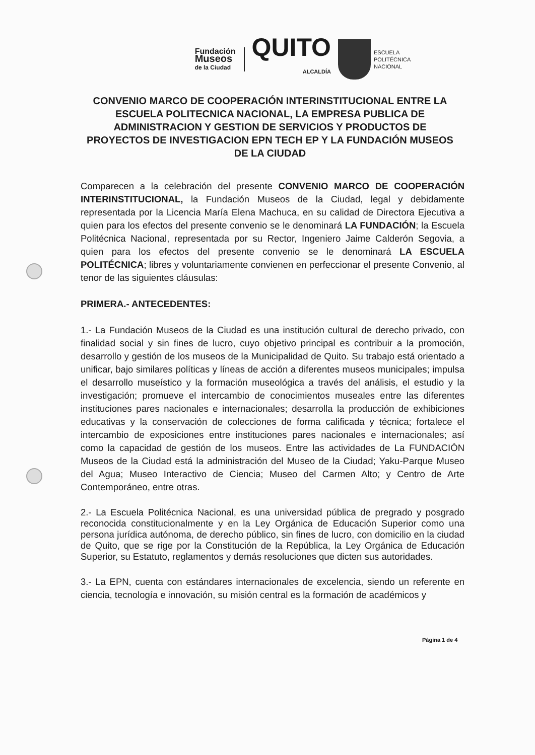Fundación
Museos
de la Ciudad
QUITO
ALCALDÍA
ESCUELA
POLITÉCNICA
NACIONAL
CONVENIO MARCO DE COOPERACIÓN INTERINSTITUCIONAL ENTRE LA ESCUELA POLITECNICA NACIONAL, LA EMPRESA PUBLICA DE ADMINISTRACION Y GESTION DE SERVICIOS Y PRODUCTOS DE PROYECTOS DE INVESTIGACION EPN TECH EP Y LA FUNDACIÓN MUSEOS DE LA CIUDAD
Comparecen a la celebración del presente CONVENIO MARCO DE COOPERACIÓN INTERINSTITUCIONAL, la Fundación Museos de la Ciudad, legal y debidamente representada por la Licencia María Elena Machuca, en su calidad de Directora Ejecutiva a quien para los efectos del presente convenio se le denominará LA FUNDACIÓN; la Escuela Politécnica Nacional, representada por su Rector, Ingeniero Jaime Calderón Segovia, a quien para los efectos del presente convenio se le denominará LA ESCUELA POLITÉCNICA; libres y voluntariamente convienen en perfeccionar el presente Convenio, al tenor de las siguientes cláusulas:
PRIMERA.- ANTECEDENTES:
1.- La Fundación Museos de la Ciudad es una institución cultural de derecho privado, con finalidad social y sin fines de lucro, cuyo objetivo principal es contribuir a la promoción, desarrollo y gestión de los museos de la Municipalidad de Quito. Su trabajo está orientado a unificar, bajo similares políticas y líneas de acción a diferentes museos municipales; impulsa el desarrollo museístico y la formación museológica a través del análisis, el estudio y la investigación; promueve el intercambio de conocimientos museales entre las diferentes instituciones pares nacionales e internacionales; desarrolla la producción de exhibiciones educativas y la conservación de colecciones de forma calificada y técnica; fortalece el intercambio de exposiciones entre instituciones pares nacionales e internacionales; así como la capacidad de gestión de los museos. Entre las actividades de La FUNDACIÓN Museos de la Ciudad está la administración del Museo de la Ciudad; Yaku-Parque Museo del Agua; Museo Interactivo de Ciencia; Museo del Carmen Alto; y Centro de Arte Contemporáneo, entre otras.
2.- La Escuela Politécnica Nacional, es una universidad pública de pregrado y posgrado reconocida constitucionalmente y en la Ley Orgánica de Educación Superior como una persona jurídica autónoma, de derecho público, sin fines de lucro, con domicilio en la ciudad de Quito, que se rige por la Constitución de la República, la Ley Orgánica de Educación Superior, su Estatuto, reglamentos y demás resoluciones que dicten sus autoridades.
3.- La EPN, cuenta con estándares internacionales de excelencia, siendo un referente en ciencia, tecnología e innovación, su misión central es la formación de académicos y
Página 1 de 4